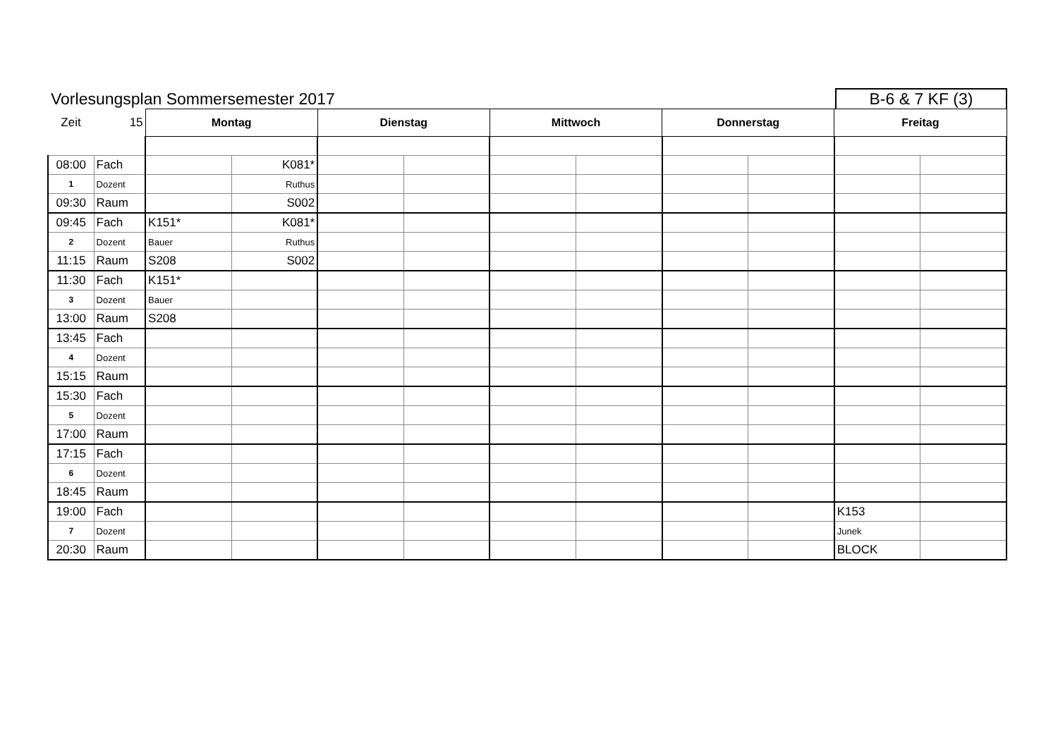Vorlesungsplan Sommersemester 2017
B-6 & 7 KF (3)
| Zeit | 15 | Montag | | Dienstag | | Mittwoch | | Donnerstag | | Freitag | |
| 08:00 | Fach | | K081* | | | | | | | | |
| 1 | Dozent | | Ruthus | | | | | | | | |
| 09:30 | Raum | | S002 | | | | | | | | |
| 09:45 | Fach | K151* | K081* | | | | | | | | |
| 2 | Dozent | Bauer | Ruthus | | | | | | | | |
| 11:15 | Raum | S208 | S002 | | | | | | | | |
| 11:30 | Fach | K151* | | | | | | | | | |
| 3 | Dozent | Bauer | | | | | | | | | |
| 13:00 | Raum | S208 | | | | | | | | | |
| 13:45 | Fach | | | | | | | | | | |
| 4 | Dozent | | | | | | | | | | |
| 15:15 | Raum | | | | | | | | | | |
| 15:30 | Fach | | | | | | | | | | |
| 5 | Dozent | | | | | | | | | | |
| 17:00 | Raum | | | | | | | | | | |
| 17:15 | Fach | | | | | | | | | | |
| 6 | Dozent | | | | | | | | | | |
| 18:45 | Raum | | | | | | | | | | |
| 19:00 | Fach | | | | | | | | | K153 | |
| 7 | Dozent | | | | | | | | | Junek | |
| 20:30 | Raum | | | | | | | | | BLOCK | |